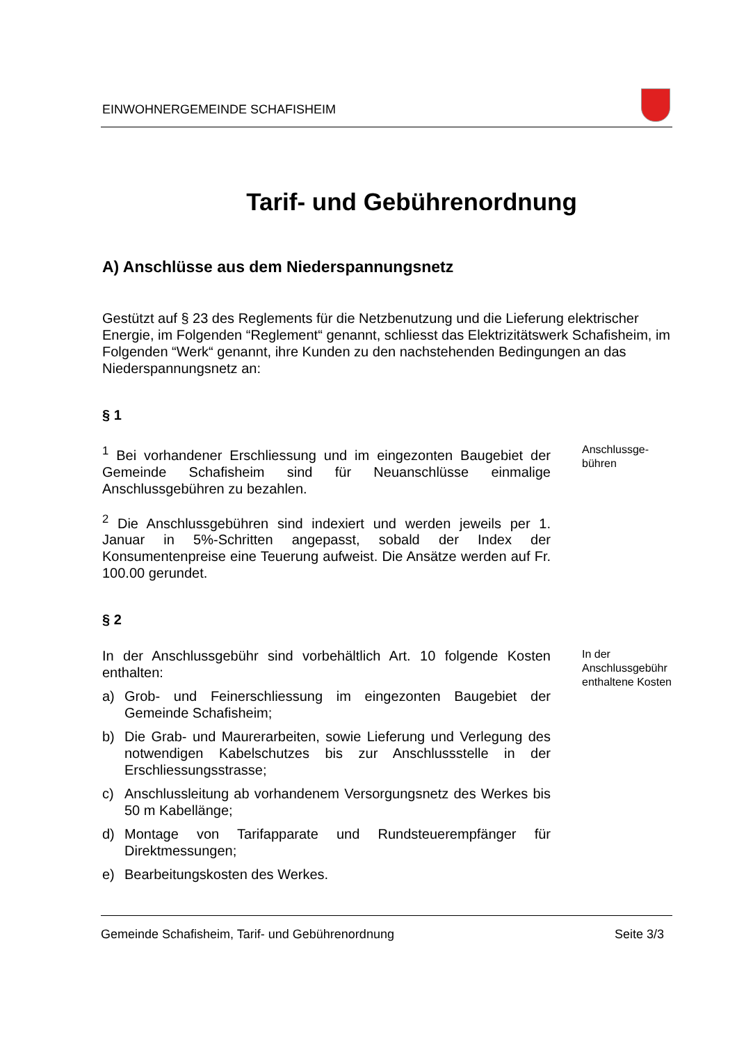EINWOHNERGEMEINDE SCHAFISHEIM
Tarif- und Gebührenordnung
A) Anschlüsse aus dem Niederspannungsnetz
Gestützt auf § 23 des Reglements für die Netzbenutzung und die Lieferung elektrischer Energie, im Folgenden “Reglement“ genannt, schliesst das Elektrizitätswerk Schafisheim, im Folgenden “Werk“ genannt, ihre Kunden zu den nachstehenden Bedingungen an das Niederspannungsnetz an:
§ 1
<sup>1</sup> Bei vorhandener Erschliessung und im eingezonten Baugebiet der Gemeinde Schafisheim sind für Neuanschlüsse einmalige Anschlussgebühren zu bezahlen.
<sup>2</sup> Die Anschlussgebühren sind indexiert und werden jeweils per 1. Januar in 5%-Schritten angepasst, sobald der Index der Konsumentenpreise eine Teuerung aufweist. Die Ansätze werden auf Fr. 100.00 gerundet.
Anschlussge-
bühren
§ 2
In der Anschlussgebühr sind vorbehältlich Art. 10 folgende Kosten enthalten:
a) Grob- und Feinerschliessung im eingezonten Baugebiet der Gemeinde Schafisheim;
b) Die Grab- und Maurerarbeiten, sowie Lieferung und Verlegung des notwendigen Kabelschutzes bis zur Anschlussstelle in der Erschliessungsstrasse;
c) Anschlussleitung ab vorhandenem Versorgungsnetz des Werkes bis 50 m Kabellänge;
d) Montage von Tarifapparate und Rundsteuerempfänger für Direktmessungen;
e) Bearbeitungskosten des Werkes.
In der Anschlussgebühr enthaltene Kosten
Gemeinde Schafisheim, Tarif- und Gebührenordnung Seite 3/3